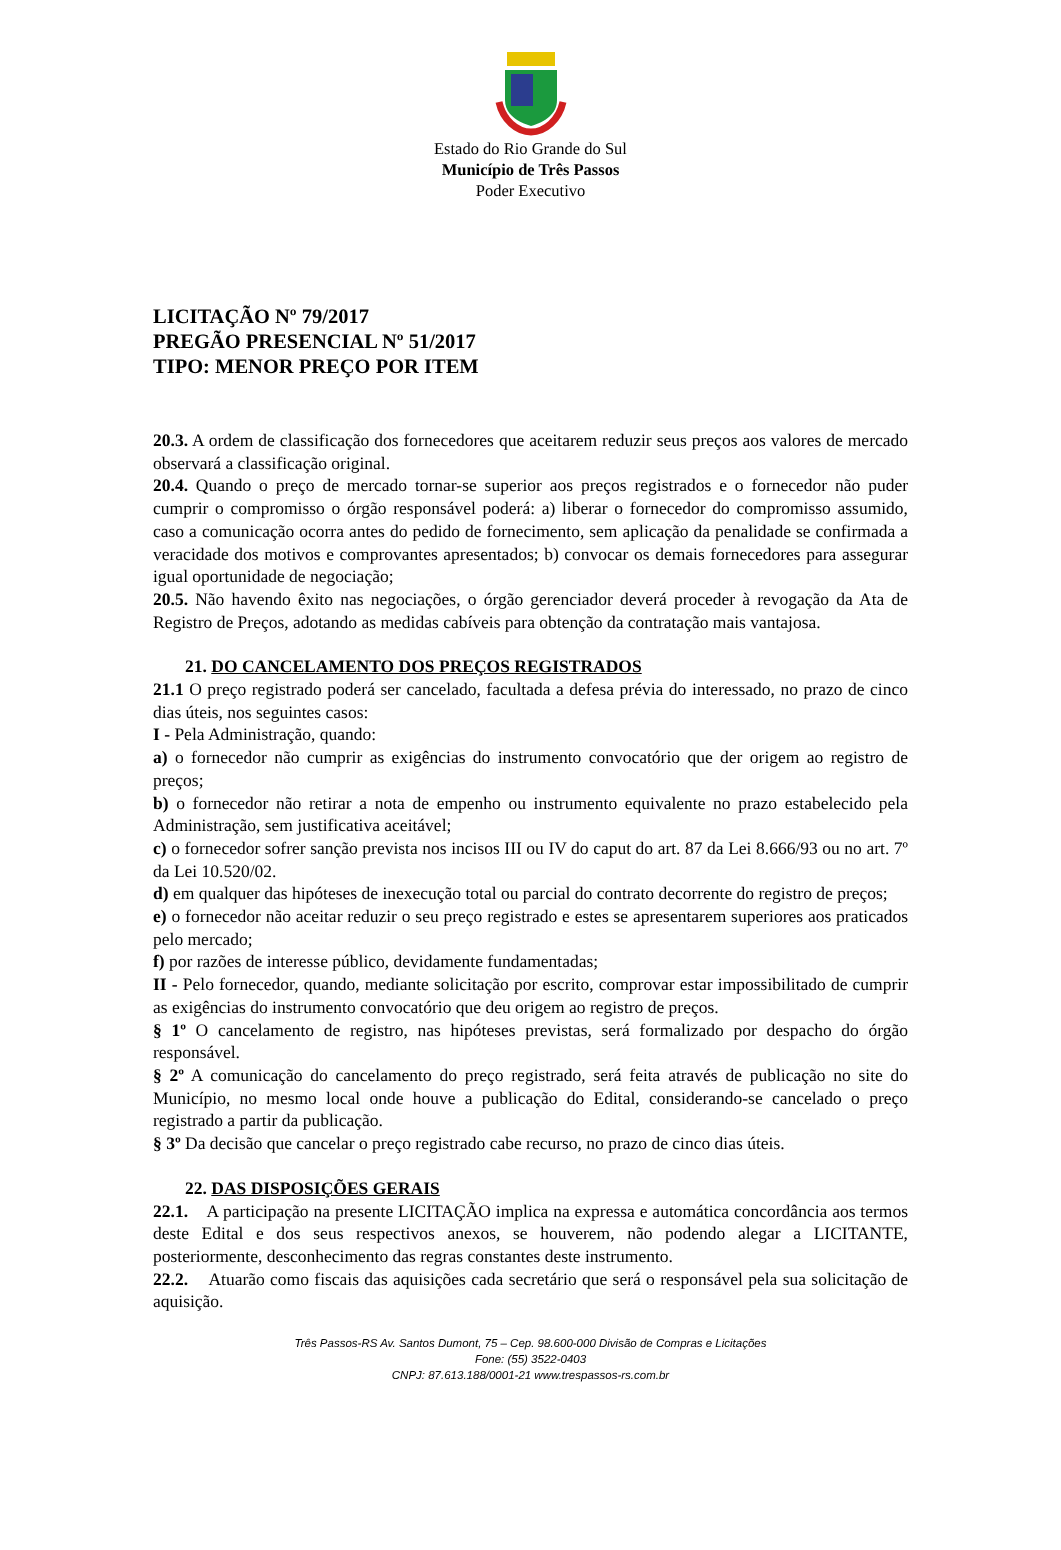Estado do Rio Grande do Sul
Município de Três Passos
Poder Executivo
LICITAÇÃO Nº 79/2017
PREGÃO PRESENCIAL Nº 51/2017
TIPO: MENOR PREÇO POR ITEM
20.3. A ordem de classificação dos fornecedores que aceitarem reduzir seus preços aos valores de mercado observará a classificação original.
20.4. Quando o preço de mercado tornar-se superior aos preços registrados e o fornecedor não puder cumprir o compromisso o órgão responsável poderá: a) liberar o fornecedor do compromisso assumido, caso a comunicação ocorra antes do pedido de fornecimento, sem aplicação da penalidade se confirmada a veracidade dos motivos e comprovantes apresentados; b) convocar os demais fornecedores para assegurar igual oportunidade de negociação;
20.5. Não havendo êxito nas negociações, o órgão gerenciador deverá proceder à revogação da Ata de Registro de Preços, adotando as medidas cabíveis para obtenção da contratação mais vantajosa.
21. DO CANCELAMENTO DOS PREÇOS REGISTRADOS
21.1 O preço registrado poderá ser cancelado, facultada a defesa prévia do interessado, no prazo de cinco dias úteis, nos seguintes casos:
I - Pela Administração, quando:
a) o fornecedor não cumprir as exigências do instrumento convocatório que der origem ao registro de preços;
b) o fornecedor não retirar a nota de empenho ou instrumento equivalente no prazo estabelecido pela Administração, sem justificativa aceitável;
c) o fornecedor sofrer sanção prevista nos incisos III ou IV do caput do art. 87 da Lei 8.666/93 ou no art. 7º da Lei 10.520/02.
d) em qualquer das hipóteses de inexecução total ou parcial do contrato decorrente do registro de preços;
e) o fornecedor não aceitar reduzir o seu preço registrado e estes se apresentarem superiores aos praticados pelo mercado;
f) por razões de interesse público, devidamente fundamentadas;
II - Pelo fornecedor, quando, mediante solicitação por escrito, comprovar estar impossibilitado de cumprir as exigências do instrumento convocatório que deu origem ao registro de preços.
§ 1º O cancelamento de registro, nas hipóteses previstas, será formalizado por despacho do órgão responsável.
§ 2º A comunicação do cancelamento do preço registrado, será feita através de publicação no site do Município, no mesmo local onde houve a publicação do Edital, considerando-se cancelado o preço registrado a partir da publicação.
§ 3º Da decisão que cancelar o preço registrado cabe recurso, no prazo de cinco dias úteis.
22. DAS DISPOSIÇÕES GERAIS
22.1. A participação na presente LICITAÇÃO implica na expressa e automática concordância aos termos deste Edital e dos seus respectivos anexos, se houverem, não podendo alegar a LICITANTE, posteriormente, desconhecimento das regras constantes deste instrumento.
22.2. Atuarão como fiscais das aquisições cada secretário que será o responsável pela sua solicitação de aquisição.
Três Passos-RS Av. Santos Dumont, 75 – Cep. 98.600-000 Divisão de Compras e Licitações
Fone: (55) 3522-0403
CNPJ: 87.613.188/0001-21 www.trespassos-rs.com.br